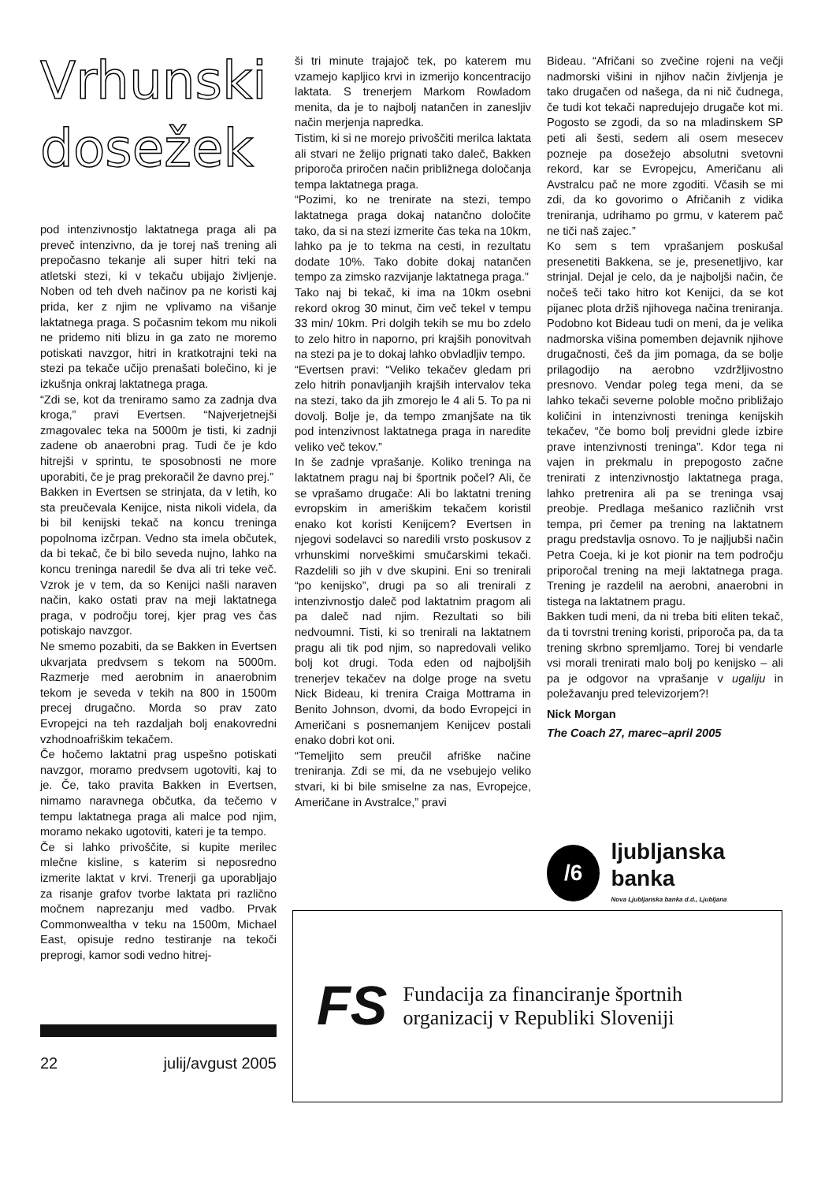Vrhunski
dosežek
pod intenzivnostjo laktatnega praga ali pa preveč intenzivno, da je torej naš trening ali prepočasno tekanje ali super hitri teki na atletski stezi, ki v tekaču ubijajo življenje. Noben od teh dveh načinov pa ne koristi kaj prida, ker z njim ne vplivamo na višanje laktatnega praga. S počasnim tekom mu nikoli ne pridemo niti blizu in ga zato ne moremo potiskati navzgor, hitri in kratkotrajni teki na stezi pa tekače učijo prenašati bolečino, ki je izkušnja onkraj laktatnega praga.
“Zdi se, kot da treniramo samo za zadnja dva kroga,” pravi Evertsen. “Najverjetnejši zmagovalec teka na 5000m je tisti, ki zadnji zadene ob anaerobni prag. Tudi če je kdo hitrejši v sprintu, te sposobnosti ne more uporabiti, če je prag prekoračil že davno prej.”
Bakken in Evertsen se strinjata, da v letih, ko sta preučevala Kenijce, nista nikoli videla, da bi bil kenijski tekač na koncu treninga popolnoma izčrpan. Vedno sta imela občutek, da bi tekač, če bi bilo seveda nujno, lahko na koncu treninga naredil še dva ali tri teke več. Vzrok je v tem, da so Kenijci našli naraven način, kako ostati prav na meji laktatnega praga, v področju torej, kjer prag ves čas potiskajo navzgor.
Ne smemo pozabiti, da se Bakken in Evertsen ukvarjata predvsem s tekom na 5000m. Razmerje med aerobnim in anaerobnim tekom je seveda v tekih na 800 in 1500m precej drugačno. Morda so prav zato Evropejci na teh razdaljah bolj enakovredni vzhodnoafriškim tekačem.
Če hočemo laktatni prag uspešno potiskati navzgor, moramo predvsem ugotoviti, kaj to je. Če, tako pravita Bakken in Evertsen, nimamo naravnega občutka, da tečemo v tempu laktatnega praga ali malce pod njim, moramo nekako ugotoviti, kateri je ta tempo.
Če si lahko privoščite, si kupite merilec mlečne kisline, s katerim si neposredno izmerite laktat v krvi. Trenerji ga uporabljajo za risanje grafov tvorbe laktata pri različno močnem naprezanju med vadbo. Prvak Commonwealtha v teku na 1500m, Michael East, opisuje redno testiranje na tekoči preprogi, kamor sodi vedno hitrej-
ši tri minute trajajoč tek, po katerem mu vzamejo kapljico krvi in izmerijo koncentracijo laktata. S trenerjem Markom Rowladom menita, da je to najbolj natančen in zanesljiv način merjenja napredka.
Tistim, ki si ne morejo privoščiti merilca laktata ali stvari ne želijo prignati tako daleč, Bakken priporoča priročen način približnega določanja tempa laktatnega praga.
“Pozimi, ko ne trenirate na stezi, tempo laktatnega praga dokaj natančno določite tako, da si na stezi izmerite čas teka na 10km, lahko pa je to tekma na cesti, in rezultatu dodate 10%. Tako dobite dokaj natančen tempo za zimsko razvijanje laktatnega praga.”
Tako naj bi tekač, ki ima na 10km osebni rekord okrog 30 minut, čim več tekel v tempu 33 min/ 10km. Pri dolgih tekih se mu bo zdelo to zelo hitro in naporno, pri krajših ponovitvah na stezi pa je to dokaj lahko obvladljiv tempo.
“Evertsen pravi: “Veliko tekačev gledam pri zelo hitrih ponavljanjih krajših intervalov teka na stezi, tako da jih zmorejo le 4 ali 5. To pa ni dovolj. Bolje je, da tempo zmanjšate na tik pod intenzivnost laktatnega praga in naredite veliko več tekov.”
In še zadnje vprašanje. Koliko treninga na laktatnem pragu naj bi športnik počel? Ali, če se vprašamo drugače: Ali bo laktatni trening evropskim in ameriškim tekačem koristil enako kot koristi Kenijcem? Evertsen in njegovi sodelavci so naredili vrsto poskusov z vrhunskimi norveškimi smučarskimi tekači. Razdelili so jih v dve skupini. Eni so trenirali “po kenijsko”, drugi pa so ali trenirali z intenzivnostjo daleč pod laktatnim pragom ali pa daleč nad njim. Rezultati so bili nedvoumni. Tisti, ki so trenirali na laktatnem pragu ali tik pod njim, so napredovali veliko bolj kot drugi. Toda eden od najboljših trenerjev tekačev na dolge proge na svetu Nick Bideau, ki trenira Craiga Mottrama in Benito Johnson, dvomi, da bodo Evropejci in Američani s posnemanjem Kenijcev postali enako dobri kot oni.
“Temeljito sem preučil afriške načine treniranja. Zdi se mi, da ne vsebujejo veliko stvari, ki bi bile smiselne za nas, Evropejce, Američane in Avstralce,” pravi
Bideau. “Afričani so zvečine rojeni na večji nadmorski višini in njihov način življenja je tako drugačen od našega, da ni nič čudnega, če tudi kot tekači napredujejo drugače kot mi. Pogosto se zgodi, da so na mladinskem SP peti ali šesti, sedem ali osem mesecev pozneje pa dosežejo absolutni svetovni rekord, kar se Evropejcu, Američanu ali Avstralcu pač ne more zgoditi. Včasih se mi zdi, da ko govorimo o Afričanih z vidika treniranja, udrihamo po grmu, v katerem pač ne tiči naš zajec.”
Ko sem s tem vprašanjem poskušal presenetiti Bakkena, se je, presenetljivo, kar strinjal. Dejal je celo, da je najboljši način, če nočeš teči tako hitro kot Kenijci, da se kot pijanec plota držiš njihovega načina treniranja. Podobno kot Bideau tudi on meni, da je velika nadmorska višina pomemben dejavnik njihove drugačnosti, češ da jim pomaga, da se bolje prilagodijo na aerobno vzdržljivostno presnovo. Vendar poleg tega meni, da se lahko tekači severne poloble močno približajo količini in intenzivnosti treninga kenijskih tekačev, “če bomo bolj previdni glede izbire prave intenzivnosti treninga”. Kdor tega ni vajen in prekmalu in prepogosto začne trenirati z intenzivnostjo laktatnega praga, lahko pretrenira ali pa se treninga vsaj preobje. Predlaga mešanico različnih vrst tempa, pri čemer pa trening na laktatnem pragu predstavlja osnovo. To je najljubši način Petra Coeja, ki je kot pionir na tem področju priporočal trening na meji laktatnega praga. Trening je razdelil na aerobni, anaerobni in tistega na laktatnem pragu.
Bakken tudi meni, da ni treba biti eliten tekač, da ti tovrstni trening koristi, priporoča pa, da ta trening skrbno spremljamo. Torej bi vendarle vsi morali trenirati malo bolj po kenijsko – ali pa je odgovor na vprašanje v ugaliju in poležavanju pred televizorjem?!
Nick Morgan
The Coach 27, marec–april 2005
/6
ljubljanska banka
Nova Ljubljanska banka d.d., Ljubljana
22 julij/avgust 2005
FS
Fundacija za financiranje športnih
organizacij v Republiki Sloveniji